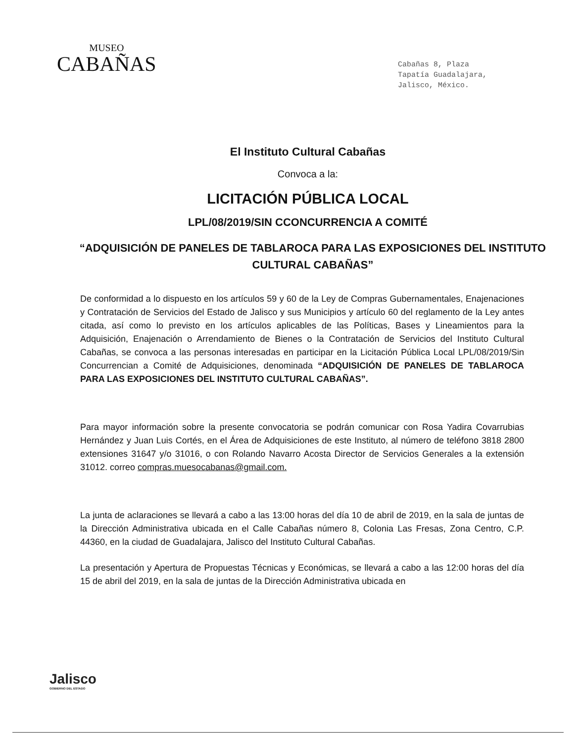MUSEO
CABAÑAS
Cabañas 8, Plaza
Tapatía Guadalajara,
Jalisco, México.
El Instituto Cultural Cabañas
Convoca a la:
LICITACIÓN PÚBLICA LOCAL
LPL/08/2019/SIN CCONCURRENCIA A COMITÉ
“ADQUISICIÓN DE PANELES DE TABLAROCA PARA LAS EXPOSICIONES DEL INSTITUTO CULTURAL CABAÑAS”
De conformidad a lo dispuesto en los artículos 59 y 60 de la Ley de Compras Gubernamentales, Enajenaciones y Contratación de Servicios del Estado de Jalisco y sus Municipios y artículo 60 del reglamento de la Ley antes citada, así como lo previsto en los artículos aplicables de las Políticas, Bases y Lineamientos para la Adquisición, Enajenación o Arrendamiento de Bienes o la Contratación de Servicios del Instituto Cultural Cabañas, se convoca a las personas interesadas en participar en la Licitación Pública Local LPL/08/2019/Sin Concurrencian a Comité de Adquisiciones, denominada “ADQUISICIÓN DE PANELES DE TABLAROCA PARA LAS EXPOSICIONES DEL INSTITUTO CULTURAL CABAÑAS”.
Para mayor información sobre la presente convocatoria se podrán comunicar con Rosa Yadira Covarrubias Hernández y Juan Luis Cortés, en el Área de Adquisiciones de este Instituto, al número de teléfono 3818 2800 extensiones 31647 y/o 31016, o con Rolando Navarro Acosta Director de Servicios Generales a la extensión 31012. correo compras.muesocabanas@gmail.com.
La junta de aclaraciones se llevará a cabo a las 13:00 horas del día 10 de abril de 2019, en la sala de juntas de la Dirección Administrativa ubicada en el Calle Cabañas número 8, Colonia Las Fresas, Zona Centro, C.P. 44360, en la ciudad de Guadalajara, Jalisco del Instituto Cultural Cabañas.
La presentación y Apertura de Propuestas Técnicas y Económicas, se llevará a cabo a las 12:00 horas del día 15 de abril del 2019, en la sala de juntas de la Dirección Administrativa ubicada en
Jalisco
GOBIERNO DEL ESTADO